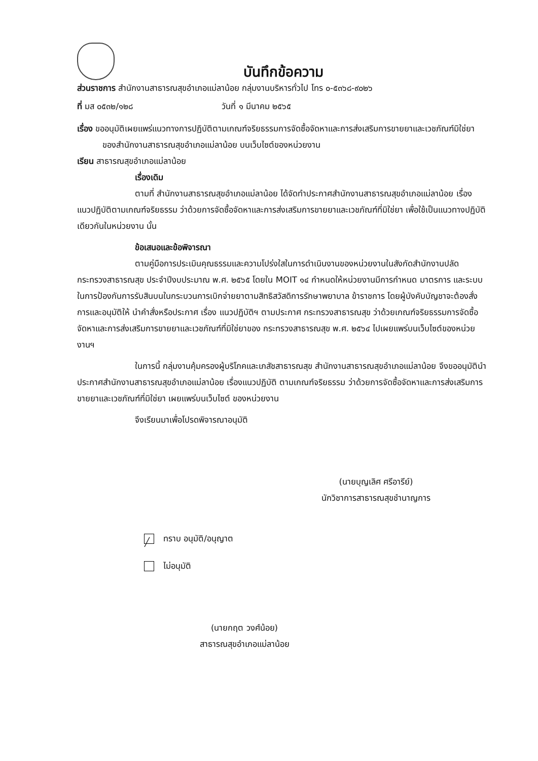บันทึกข้อความ
ส่วนราชการ สำนักงานสาธารณสุขอำเภอแม่ลาน้อย กลุ่มงานบริหารทั่วไป โทร ๐-๕๓๖๘-๙๐๒๖
ที่ มส ๐๕๓๒/๑๒๘ วันที่ ๑ มีนาคม ๒๕๖๕
เรื่อง ขออนุมัติเผยแพร่แนวทางการปฏิบัติตามเกณฑ์จริยธรรมการจัดซื้อจัดหาและการส่งเสริมการขายยาและเวชภัณฑ์มิใช่ยาของสำนักงานสาธารณสุขอำเภอแม่ลาน้อย บนเว็บไซต์ของหน่วยงาน
เรียน สาธารณสุขอำเภอแม่ลาน้อย
เรื่องเดิม
ตามที่ สำนักงานสาธารณสุขอำเภอแม่ลาน้อย ได้จัดทำประกาศสำนักงานสาธารณสุขอำเภอแม่ลาน้อย เรื่อง แนวปฏิบัติตามเกณฑ์จริยธรรม ว่าด้วยการจัดซื้อจัดหาและการส่งเสริมการขายยาและเวชภัณฑ์ที่มิใช่ยา เพื่อใช้เป็นแนวทางปฏิบัติเดียวกันในหน่วยงาน นั้น
ข้อเสนอและข้อพิจารณา
ตามคู่มือการประเมินคุณธรรมและความโปร่งใสในการดำเนินงานของหน่วยงานในสังกัดสำนักงานปลัดกระทรวงสาธารณสุข ประจำปีงบประมาณ พ.ศ. ๒๕๖๕ โดยใน MOIT ๑๔ กำหนดให้หน่วยงานมีการกำหนด มาตรการ และระบบในการป้องกันการรับสินบนในกระบวนการเบิกจ่ายยาตามสิทธิสวัสดิการรักษาพยาบาล ข้าราชการ โดยผู้บังคับบัญชาจะต้องสั่งการและอนุมัติให้ นำคำสั่งหรือประกาศ เรื่อง แนวปฏิบัติฯ ตามประกาศ กระทรวงสาธารณสุข ว่าด้วยเกณฑ์จริยธรรมการจัดซื้อจัดหาและการส่งเสริมการขายยาและเวชภัณฑ์ที่มิใช่ยาของ กระทรวงสาธารณสุข พ.ศ. ๒๕๖๔ ไปเผยแพร่บนเว็บไซต์ของหน่วยงานฯ
ในการนี้ กลุ่มงานคุ้มครองผู้บริโภคและเภสัชสาธารณสุข สำนักงานสาธารณสุขอำเภอแม่ลาน้อย จึงขออนุมัตินำประกาศสำนักงานสาธารณสุขอำเภอแม่ลาน้อย เรื่องแนวปฏิบัติ ตามเกณฑ์จริยธรรม ว่าด้วยการจัดซื้อจัดหาและการส่งเสริมการขายยาและเวชภัณฑ์ที่มิใช่ยา เผยแพร่บนเว็บไซต์ ของหน่วยงาน
จึงเรียนมาเพื่อโปรดพิจารณาอนุมัติ
(นายบุญเลิศ ศรีอารีย์)
นักวิชาการสาธารณสุขชำนาญการ
╱ ทราบ อนุมัติ/อนุญาต
ไม่อนุมัติ
(นายกฤต วงศ์น้อย)
สาธารณสุขอำเภอแม่ลาน้อย